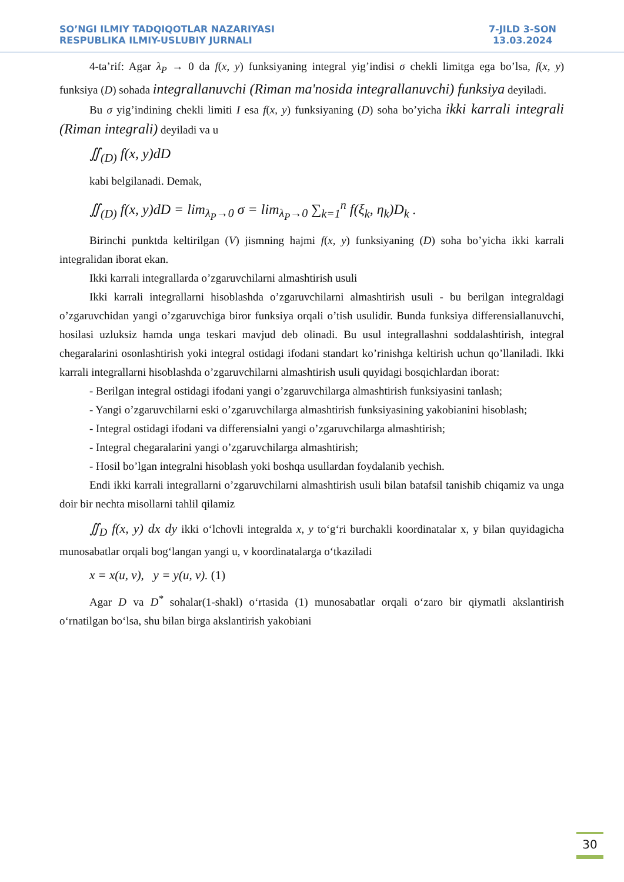SO’NGI ILMIY TADQIQOTLAR NAZARIYASI
RESPUBLIKA ILMIY-USLUBIY JURNALI
7-JILD 3-SON
13.03.2024
4-ta’rif: Agar λ<sub>P</sub> → 0 da f(x, y) funksiyaning integral yig’indisi σ chekli limitga ega bo’lsa, f(x, y) funksiya (D) sohada integrallanuvchi (Riman ma'nosida integrallanuvchi) funksiya deyiladi.
Bu σ yig’indining chekli limiti I esa f(x, y) funksiyaning (D) soha bo’yicha ikki karrali integrali (Riman integrali) deyiladi va u
∬<sub>(D)</sub> f(x, y)dD
kabi belgilanadi. Demak,
∬<sub>(D)</sub> f(x, y)dD = lim<sub>λ<sub>P</sub>→0</sub> σ = lim<sub>λ<sub>P</sub>→0</sub> ∑<sub>k=1</sub><sup>n</sup> f(ξ<sub>k</sub>, η<sub>k</sub>)D<sub>k</sub> .
Birinchi punktda keltirilgan (V) jismning hajmi f(x, y) funksiyaning (D) soha bo’yicha ikki karrali integralidan iborat ekan.
Ikki karrali integrallarda o’zgaruvchilarni almashtirish usuli
Ikki karrali integrallarni hisoblashda o’zgaruvchilarni almashtirish usuli - bu berilgan integraldagi o’zgaruvchidan yangi o’zgaruvchiga biror funksiya orqali o’tish usulidir. Bunda funksiya differensiallanuvchi, hosilasi uzluksiz hamda unga teskari mavjud deb olinadi. Bu usul integrallashni soddalashtirish, integral chegaralarini osonlashtirish yoki integral ostidagi ifodani standart ko’rinishga keltirish uchun qo’llaniladi. Ikki karrali integrallarni hisoblashda o’zgaruvchilarni almashtirish usuli quyidagi bosqichlardan iborat:
- Berilgan integral ostidagi ifodani yangi o’zgaruvchilarga almashtirish funksiyasini tanlash;
- Yangi o’zgaruvchilarni eski o’zgaruvchilarga almashtirish funksiyasining yakobianini hisoblash;
- Integral ostidagi ifodani va differensialni yangi o’zgaruvchilarga almashtirish;
- Integral chegaralarini yangi o’zgaruvchilarga almashtirish;
- Hosil bo’lgan integralni hisoblash yoki boshqa usullardan foydalanib yechish.
Endi ikki karrali integrallarni o’zgaruvchilarni almashtirish usuli bilan batafsil tanishib chiqamiz va unga doir bir nechta misollarni tahlil qilamiz
∬<sub>D</sub> f(x, y) dx dy ikki o‘lchovli integralda x, y to‘g‘ri burchakli koordinatalar x, y bilan quyidagicha munosabatlar orqali bog‘langan yangi u, v koordinatalarga o‘tkaziladi
x = x(u, v), y = y(u, v). (1)
Agar D va D<sup>*</sup> sohalar(1-shakl) o‘rtasida (1) munosabatlar orqali o‘zaro bir qiymatli akslantirish o‘rnatilgan bo‘lsa, shu bilan birga akslantirish yakobiani
30